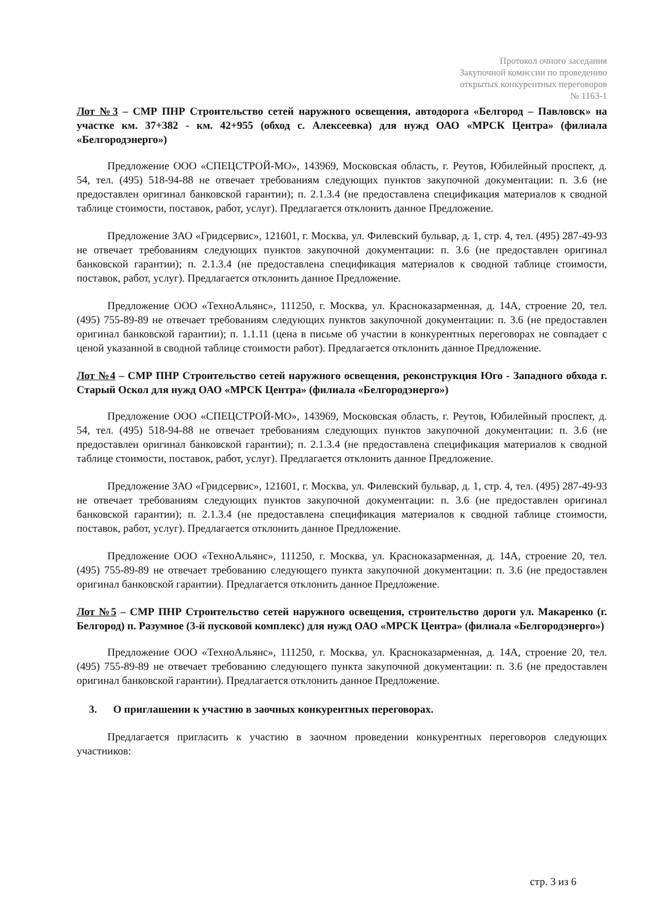Протокол очного заседания
Закупочной комиссии по проведению
открытых конкурентных переговоров
№ 1163-1
Лот №3 – СМР ПНР Строительство сетей наружного освещения, автодорога «Белгород – Павловск» на участке км. 37+382 - км. 42+955 (обход с. Алексеевка) для нужд ОАО «МРСК Центра» (филиала «Белгородэнерго»)
Предложение ООО «СПЕЦСТРОЙ-МО», 143969, Московская область, г. Реутов, Юбилейный проспект, д. 54, тел. (495) 518-94-88 не отвечает требованиям следующих пунктов закупочной документации: п. 3.6 (не предоставлен оригинал банковской гарантии); п. 2.1.3.4 (не предоставлена спецификация материалов к сводной таблице стоимости, поставок, работ, услуг). Предлагается отклонить данное Предложение.
Предложение ЗАО «Гридсервис», 121601, г. Москва, ул. Филевский бульвар, д. 1, стр. 4, тел. (495) 287-49-93 не отвечает требованиям следующих пунктов закупочной документации: п. 3.6 (не предоставлен оригинал банковской гарантии); п. 2.1.3.4 (не предоставлена спецификация материалов к сводной таблице стоимости, поставок, работ, услуг). Предлагается отклонить данное Предложение.
Предложение ООО «ТехноАльянс», 111250, г. Москва, ул. Красноказарменная, д. 14А, строение 20, тел. (495) 755-89-89 не отвечает требованиям следующих пунктов закупочной документации: п. 3.6 (не предоставлен оригинал банковской гарантии); п. 1.1.11 (цена в письме об участии в конкурентных переговорах не совпадает с ценой указанной в сводной таблице стоимости работ). Предлагается отклонить данное Предложение.
Лот №4 – СМР ПНР Строительство сетей наружного освещения, реконструкция Юго - Западного обхода г. Старый Оскол для нужд ОАО «МРСК Центра» (филиала «Белгородэнерго»)
Предложение ООО «СПЕЦСТРОЙ-МО», 143969, Московская область, г. Реутов, Юбилейный проспект, д. 54, тел. (495) 518-94-88 не отвечает требованиям следующих пунктов закупочной документации: п. 3.6 (не предоставлен оригинал банковской гарантии); п. 2.1.3.4 (не предоставлена спецификация материалов к сводной таблице стоимости, поставок, работ, услуг). Предлагается отклонить данное Предложение.
Предложение ЗАО «Гридсервис», 121601, г. Москва, ул. Филевский бульвар, д. 1, стр. 4, тел. (495) 287-49-93 не отвечает требованиям следующих пунктов закупочной документации: п. 3.6 (не предоставлен оригинал банковской гарантии); п. 2.1.3.4 (не предоставлена спецификация материалов к сводной таблице стоимости, поставок, работ, услуг). Предлагается отклонить данное Предложение.
Предложение ООО «ТехноАльянс», 111250, г. Москва, ул. Красноказарменная, д. 14А, строение 20, тел. (495) 755-89-89 не отвечает требованию следующего пункта закупочной документации: п. 3.6 (не предоставлен оригинал банковской гарантии). Предлагается отклонить данное Предложение.
Лот №5 – СМР ПНР Строительство сетей наружного освещения, строительство дороги ул. Макаренко (г. Белгород) п. Разумное (3-й пусковой комплекс) для нужд ОАО «МРСК Центра» (филиала «Белгородэнерго»)
Предложение ООО «ТехноАльянс», 111250, г. Москва, ул. Красноказарменная, д. 14А, строение 20, тел. (495) 755-89-89 не отвечает требованию следующего пункта закупочной документации: п. 3.6 (не предоставлен оригинал банковской гарантии). Предлагается отклонить данное Предложение.
3. О приглашении к участию в заочных конкурентных переговорах.
Предлагается пригласить к участию в заочном проведении конкурентных переговоров следующих участников:
стр. 3 из 6